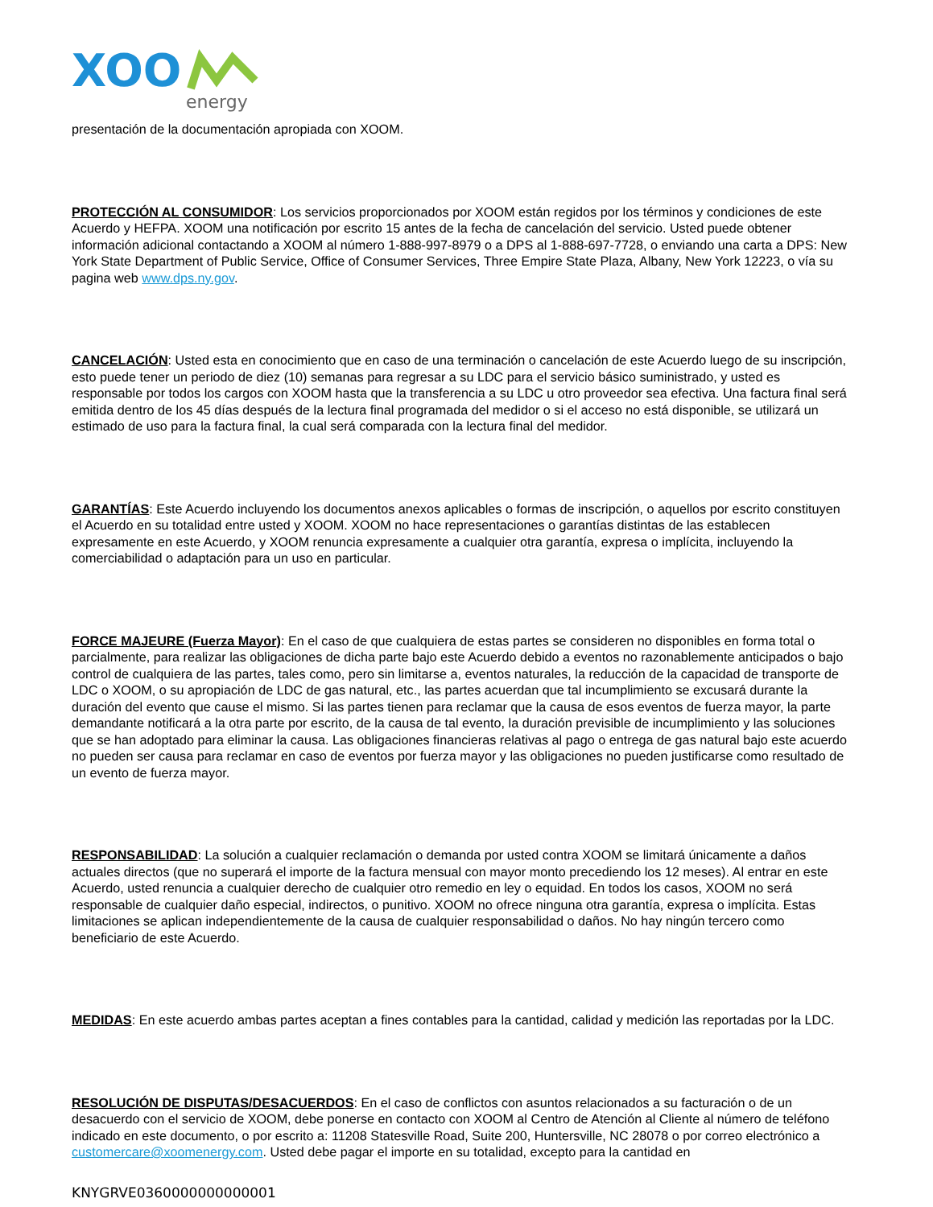XOO
energy
presentación de la documentación apropiada con XOOM.
PROTECCIÓN AL CONSUMIDOR: Los servicios proporcionados por XOOM están regidos por los términos y condiciones de este Acuerdo y HEFPA. XOOM una notificación por escrito 15 antes de la fecha de cancelación del servicio. Usted puede obtener información adicional contactando a XOOM al número 1-888-997-8979 o a DPS al 1-888-697-7728, o enviando una carta a DPS: New York State Department of Public Service, Office of Consumer Services, Three Empire State Plaza, Albany, New York 12223, o vía su pagina web www.dps.ny.gov.
CANCELACIÓN: Usted esta en conocimiento que en caso de una terminación o cancelación de este Acuerdo luego de su inscripción, esto puede tener un periodo de diez (10) semanas para regresar a su LDC para el servicio básico suministrado, y usted es responsable por todos los cargos con XOOM hasta que la transferencia a su LDC u otro proveedor sea efectiva. Una factura final será emitida dentro de los 45 días después de la lectura final programada del medidor o si el acceso no está disponible, se utilizará un estimado de uso para la factura final, la cual será comparada con la lectura final del medidor.
GARANTÍAS: Este Acuerdo incluyendo los documentos anexos aplicables o formas de inscripción, o aquellos por escrito constituyen el Acuerdo en su totalidad entre usted y XOOM. XOOM no hace representaciones o garantías distintas de las establecen expresamente en este Acuerdo, y XOOM renuncia expresamente a cualquier otra garantía, expresa o implícita, incluyendo la comerciabilidad o adaptación para un uso en particular.
FORCE MAJEURE (Fuerza Mayor): En el caso de que cualquiera de estas partes se consideren no disponibles en forma total o parcialmente, para realizar las obligaciones de dicha parte bajo este Acuerdo debido a eventos no razonablemente anticipados o bajo control de cualquiera de las partes, tales como, pero sin limitarse a, eventos naturales, la reducción de la capacidad de transporte de LDC o XOOM, o su apropiación de LDC de gas natural, etc., las partes acuerdan que tal incumplimiento se excusará durante la duración del evento que cause el mismo. Si las partes tienen para reclamar que la causa de esos eventos de fuerza mayor, la parte demandante notificará a la otra parte por escrito, de la causa de tal evento, la duración previsible de incumplimiento y las soluciones que se han adoptado para eliminar la causa. Las obligaciones financieras relativas al pago o entrega de gas natural bajo este acuerdo no pueden ser causa para reclamar en caso de eventos por fuerza mayor y las obligaciones no pueden justificarse como resultado de un evento de fuerza mayor.
RESPONSABILIDAD: La solución a cualquier reclamación o demanda por usted contra XOOM se limitará únicamente a daños actuales directos (que no superará el importe de la factura mensual con mayor monto precediendo los 12 meses). Al entrar en este Acuerdo, usted renuncia a cualquier derecho de cualquier otro remedio en ley o equidad. En todos los casos, XOOM no será responsable de cualquier daño especial, indirectos, o punitivo. XOOM no ofrece ninguna otra garantía, expresa o implícita. Estas limitaciones se aplican independientemente de la causa de cualquier responsabilidad o daños. No hay ningún tercero como beneficiario de este Acuerdo.
MEDIDAS: En este acuerdo ambas partes aceptan a fines contables para la cantidad, calidad y medición las reportadas por la LDC.
RESOLUCIÓN DE DISPUTAS/DESACUERDOS: En el caso de conflictos con asuntos relacionados a su facturación o de un desacuerdo con el servicio de XOOM, debe ponerse en contacto con XOOM al Centro de Atención al Cliente al número de teléfono indicado en este documento, o por escrito a: 11208 Statesville Road, Suite 200, Huntersville, NC 28078 o por correo electrónico a customercare@xoomenergy.com. Usted debe pagar el importe en su totalidad, excepto para la cantidad en
KNYGRVE0360000000000001